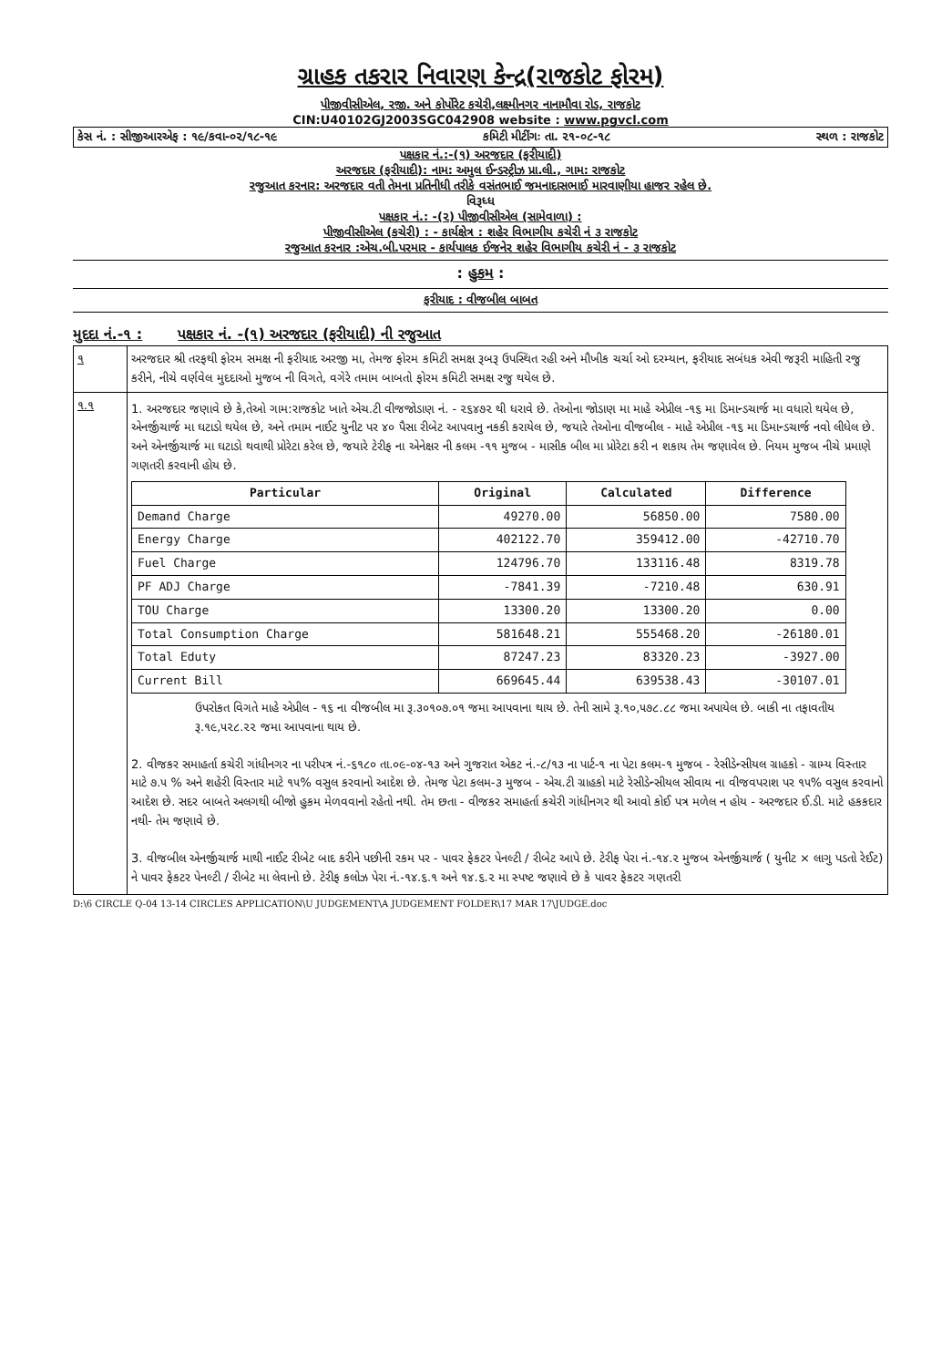ગ્રાહક તકરાર નિવારણ કેન્દ્ર(રાજકોટ ફોરમ)
પીજીવીસીએલ, રજી. અને કોર્પોરેટ કચેરી,લક્ષ્મીનગર નાનામૌવા રોડ, રાજકોટ
CIN:U40102GJ2003SGC042908 website : www.pgvcl.com
કેસ નં. : સીજીઆરએફ : ૧૯/કવા-૦૨/૧૮-૧૯ કમિટી મીટીંગઃ તા. ૨૧-૦૮-૧૮ સ્થળ : રાજકોટ
પક્ષકાર નં.:-(૧) અરજદાર (ફરીયાદી)
અરજદાર (ફરીયાદી): નામ: અમુલ ઈન્ડસ્ટ્રીઝ પ્રા.લી., ગામ: રાજકોટ
રજુઆત કરનાર: અરજદાર વતી તેમના પ્રતિનીધી તરીકે વસંતભાઈ જમનાદાસભાઈ મારવાણીયા હાજર રહેલ છે.
વિરૂધ્ધ
પક્ષકાર નં.: -(૨) પીજીવીસીએલ (સામેવાળા) :
પીજીવીસીએલ (કચેરી) : - કાર્યક્ષેત્ર : શહેર વિભાગીય કચેરી નં ૩ રાજકોટ
રજુઆત કરનાર :એચ.બી.પરમાર - કાર્યપાલક ઈજનેર શહેર વિભાગીય કચેરી નં - ૩ રાજકોટ
: હુકમ :
ફરીયાદ : વીજબીલ બાબત
મુદદા નં.-૧ : પક્ષકાર નં. -(૧) અરજદાર (ફરીયાદી) ની રજુઆત
| ૧ | અરજદાર શ્રી તરફથી ફોરમ સમક્ષ ની ફરીયાદ અરજી મા, તેમજ ફોરમ કમિટી સમક્ષ રૂબરૂ ઉપસ્થિત રહી અને મૌખીક ચર્ચા ઓ દરમ્યાન, ફરીયાદ સબંધક એવી જરૂરી માહિતી રજુ કરીને, નીચે વર્ણવેલ મુદદાઓ મુજબ ની વિગતે, વગેરે તમામ બાબતો ફોરમ કમિટી સમક્ષ રજુ થયેલ છે. |
| ૧.૧ | 1. અરજદાર જણાવે છે કે,તેઓ ગામ:રાજકોટ ખાતે એચ.ટી વીજજોડાણ નં. - ૨૬૪૭૨ થી ધરાવે છે. તેઓના જોડાણ મા માહે એપ્રીલ -૧૬ મા ડિમાન્ડચાર્જ મા વધારો થયેલ છે, એનર્જીચાર્જ મા ઘટાડો થયેલ છે, અને તમામ નાઈટ યુનીટ પર ૪૦ પૈસા રીબેટ આપવાનુ નકકી કરાયેલ છે, જયારે તેઓના વીજબીલ - માહે એપ્રીલ -૧૬ મા ડિમાન્ડચાર્જ નવો લીધેલ છે. અને એનર્જીચાર્જ મા ઘટાડો થવાથી પ્રોરેટા કરેલ છે, જયારે ટેરીફ ના એનેક્ષર ની કલમ -૧૧ મુજબ - માસીક બીલ મા પ્રોરેટા કરી ન શકાય તેમ જણાવેલ છે. નિયમ મુજબ નીચે પ્રમાણે ગણતરી કરવાની હોય છે. / Particular / Original / Calculated / Difference / / --- / --- / --- / --- / / Demand Charge / 49270.00 / 56850.00 / 7580.00 / / Energy Charge / 402122.70 / 359412.00 / -42710.70 / / Fuel Charge / 124796.70 / 133116.48 / 8319.78 / / PF ADJ Charge / -7841.39 / -7210.48 / 630.91 / / TOU Charge / 13300.20 / 13300.20 / 0.00 / / Total Consumption Charge / 581648.21 / 555468.20 / -26180.01 / / Total Eduty / 87247.23 / 83320.23 / -3927.00 / / Current Bill / 669645.44 / 639538.43 / -30107.01 / ઉપરોકત વિગતે માહે એપ્રીલ - ૧૬ ના વીજબીલ મા રૂ.૩૦૧૦૭.૦૧ જમા આપવાના થાય છે. તેની સામે રૂ.૧૦,૫૭૮.૮૮ જમા અપાયેલ છે. બાકી ના તફાવતીય રૂ.૧૯,૫૨૮.૨૨ જમા આપવાના થાય છે. 2. વીજકર સમાહર્તા કચેરી ગાંધીનગર ના પરીપત્ર નં.-૬૧૮૦ તા.૦૯-૦૪-૧૩ અને ગુજરાત એકટ નં.-૮/૧૩ ના પાર્ટ-૧ ના પેટા કલમ-૧ મુજબ - રેસીડેન્સીયલ ગ્રાહકો - ગ્રામ્ય વિસ્તાર માટે ૭.૫ % અને શહેરી વિસ્તાર માટે ૧૫% વસુલ કરવાનો આદેશ છે. તેમજ પેટા કલમ-૩ મુજબ - એચ.ટી ગ્રાહકો માટે રેસીડેન્સીયલ સીવાય ના વીજવપરાશ પર ૧૫% વસુલ કરવાનો આદેશ છે. સદર બાબતે અલગથી બીજો હુકમ મેળવવાનો રહેતો નથી. તેમ છતા - વીજકર સમાહર્તા કચેરી ગાંધીનગર થી આવો કોઈ પત્ર મળેલ ન હોય - અરજદાર ઈ.ડી. માટે હકકદાર નથી- તેમ જણાવે છે. 3. વીજબીલ એનર્જીચાર્જ માથી નાઈટ રીબેટ બાદ કરીને પછીની રકમ પર - પાવર ફેકટર પેનલ્ટી / રીબેટ આપે છે. ટેરીફ પેરા નં.-૧૪.૨ મુજબ એનર્જીચાર્જ ( યુનીટ × લાગુ પડતો રેઈટ) ને પાવર ફેકટર પેનલ્ટી / રીબેટ મા લેવાનો છે. ટેરીફ કલોઝ પેરા નં.-૧૪.૬.૧ અને ૧૪.૬.૨ મા સ્પષ્ટ જણાવે છે કે પાવર ફેકટર ગણતરી |
D:\6 CIRCLE Q-04 13-14 CIRCLES APPLICATION\U JUDGEMENT\A JUDGEMENT FOLDER\17 MAR 17\JUDGE.doc